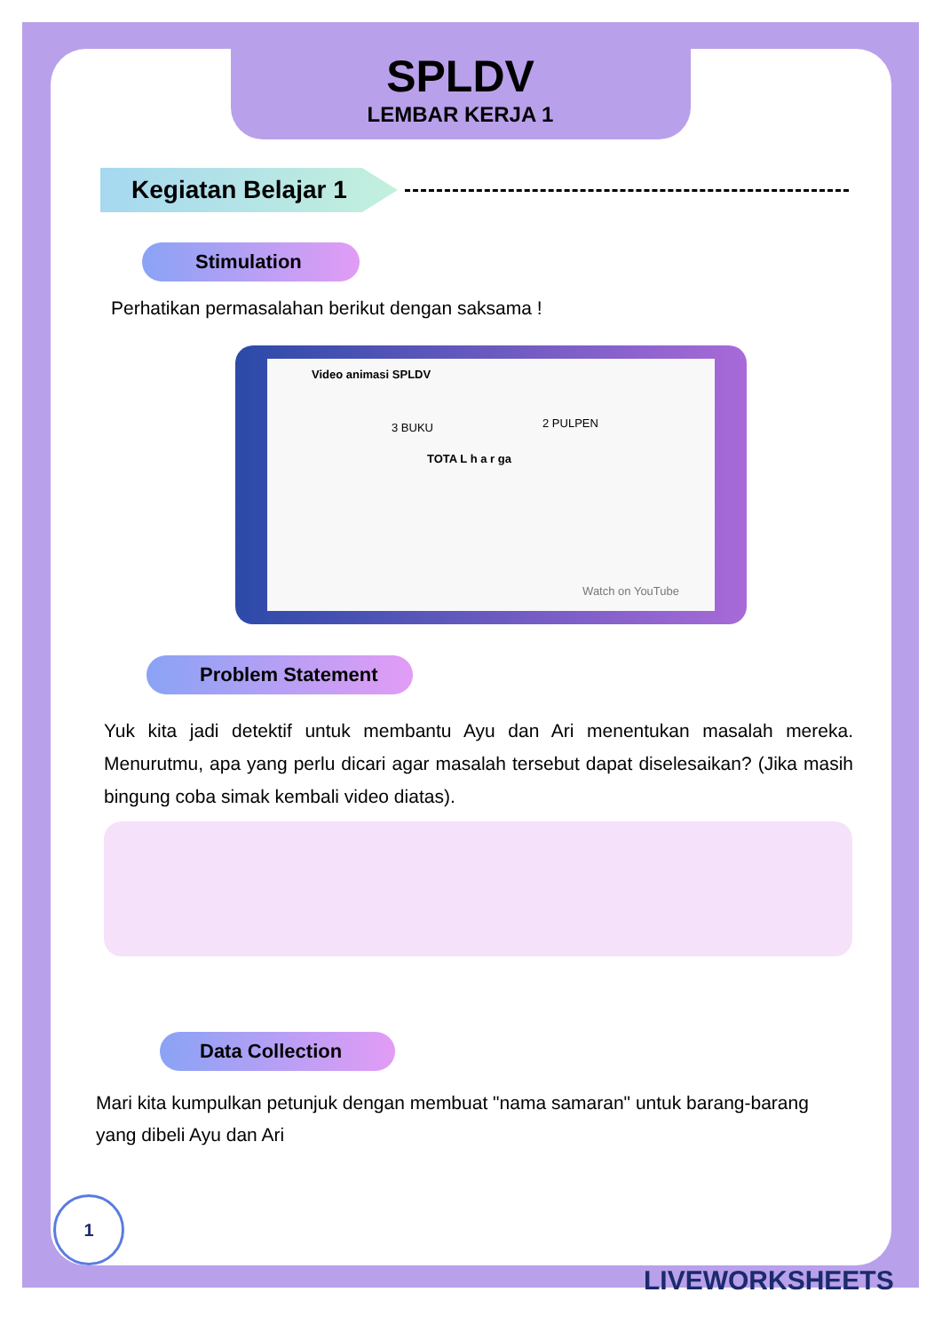SPLDV
LEMBAR KERJA 1
Kegiatan Belajar 1
Stimulation
Perhatikan permasalahan berikut dengan saksama !
Video animasi SPLDV
3 BUKU 2 PULPEN
TOTA L h a r ga
Watch on YouTube
Problem Statement
Yuk kita jadi detektif untuk membantu Ayu dan Ari menentukan masalah mereka. Menurutmu, apa yang perlu dicari agar masalah tersebut dapat diselesaikan? (Jika masih bingung coba simak kembali video diatas).
Data Collection
Mari kita kumpulkan petunjuk dengan membuat "nama samaran" untuk barang-barang yang dibeli Ayu dan Ari
1
LIVEWORKSHEETS